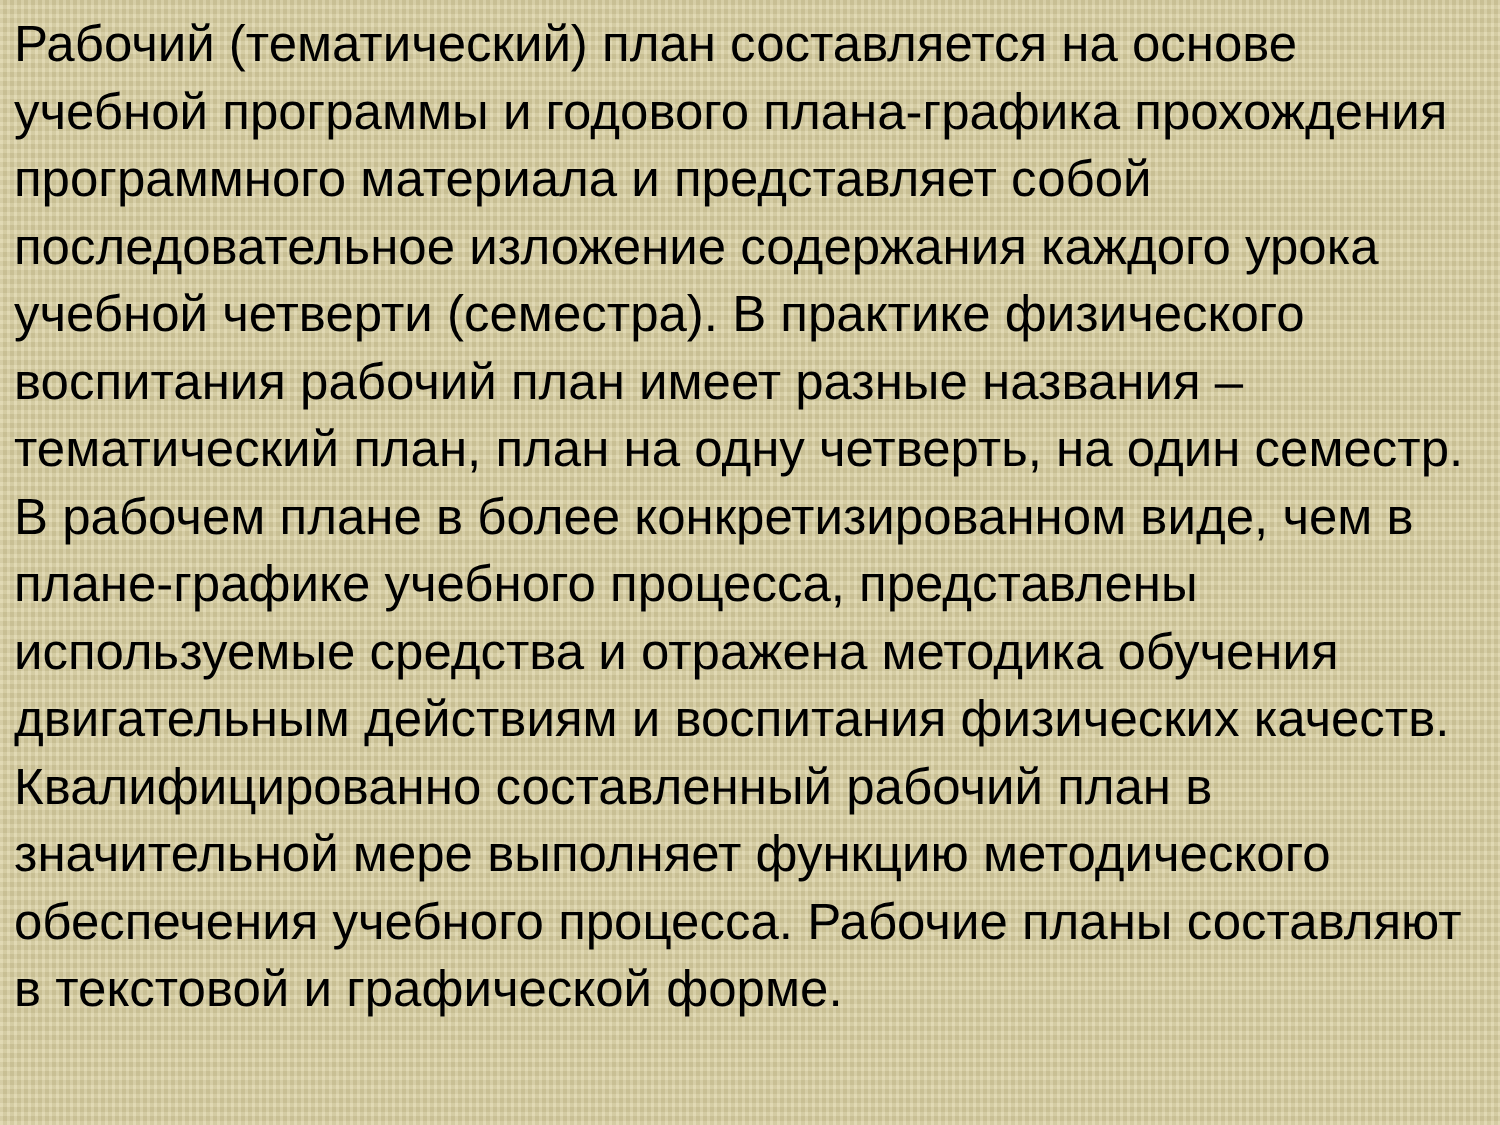Рабочий (тематический) план составляется на основе учебной программы и годового плана-графика прохождения программного материала и представляет собой последовательное изложение содержания каждого урока учебной четверти (семестра). В практике физического воспитания рабочий план имеет разные названия – тематический план, план на одну четверть, на один семестр.
В рабочем плане в более конкретизированном виде, чем в плане-графике учебного процесса, представлены используемые средства и отражена методика обучения двигательным действиям и воспитания физических качеств. Квалифицированно составленный рабочий план в значительной мере выполняет функцию методического обеспечения учебного процесса. Рабочие планы составляют в текстовой и графической форме.